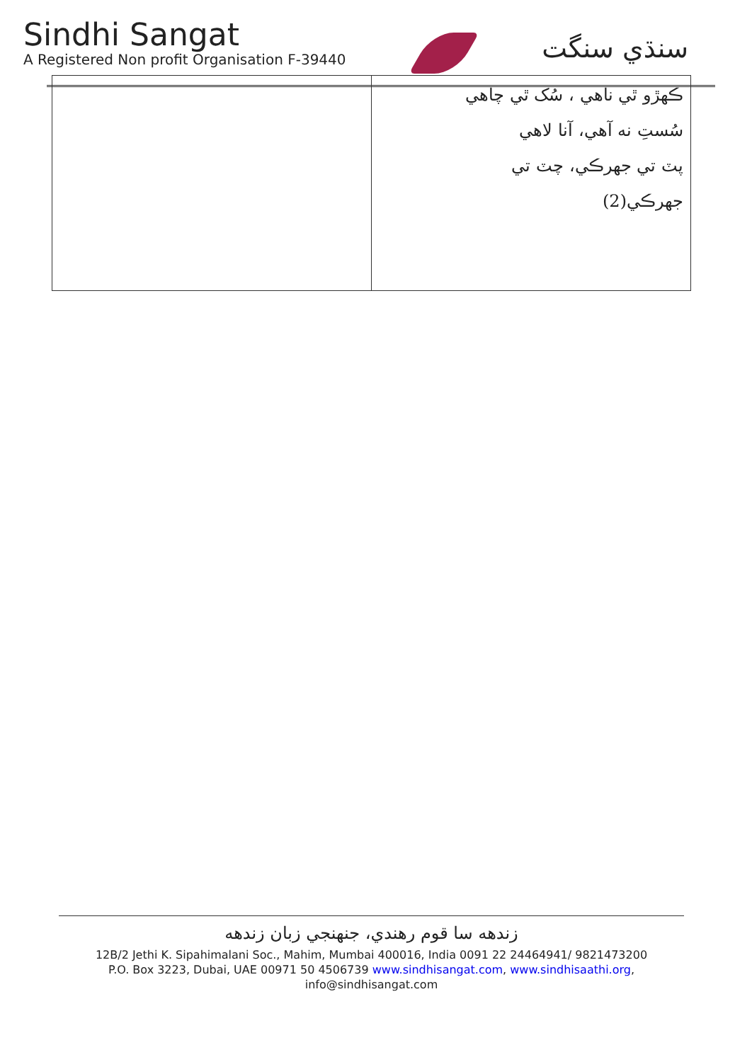Sindhi Sangat
A Registered Non profit Organisation F-39440
سنڌي سنگت
| | ڪهڙو ٿي ناهي ، سُک ٿي چاهي سُستِ نه آهي، آنا لاهي پٽ تي جهرڪي، چٽ تي جهرڪي(2) |
زندهه سا قوم رهندي، جنهنجي زبان زندهه
12B/2 Jethi K. Sipahimalani Soc., Mahim, Mumbai 400016, India 0091 22 24464941/ 9821473200
P.O. Box 3223, Dubai, UAE 00971 50 4506739 www.sindhisangat.com, www.sindhisaathi.org,
info@sindhisangat.com